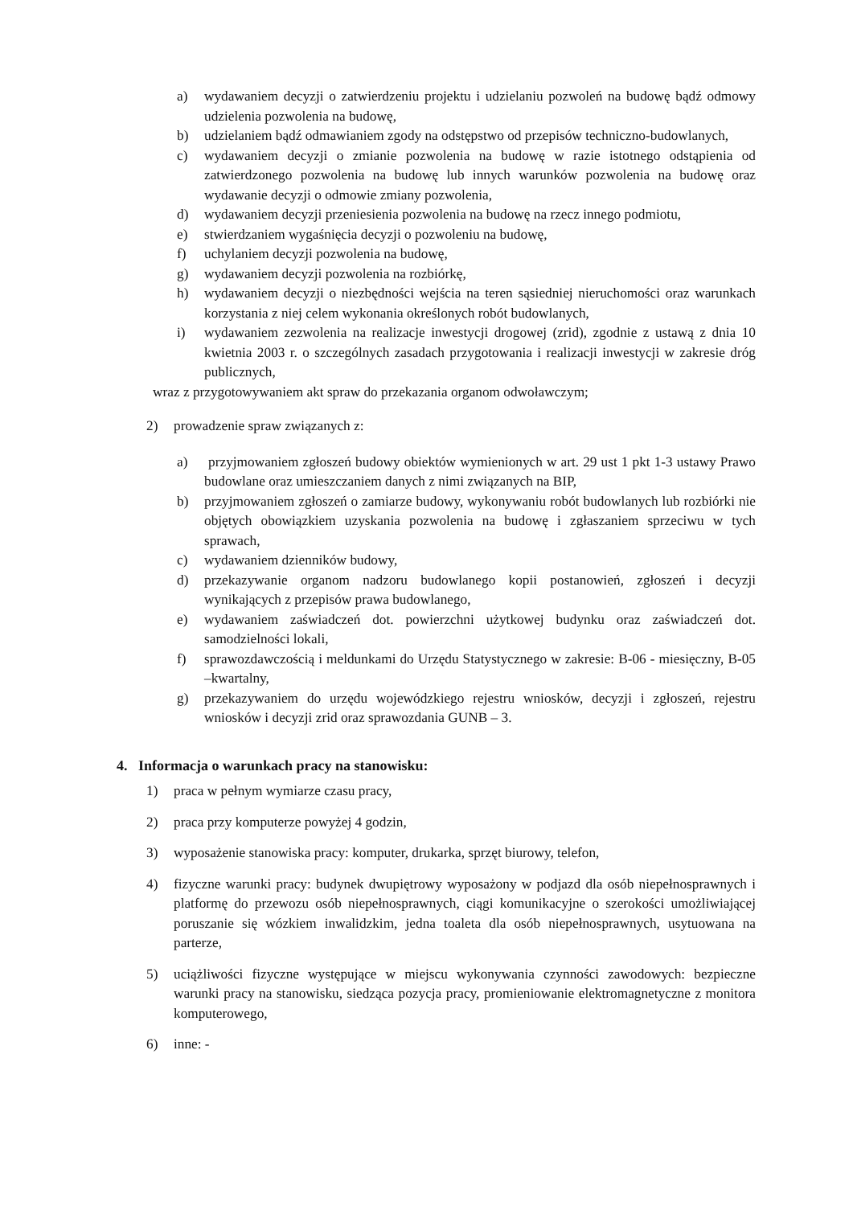a) wydawaniem decyzji o zatwierdzeniu projektu i udzielaniu pozwoleń na budowę bądź odmowy udzielenia pozwolenia na budowę,
b) udzielaniem bądź odmawianiem zgody na odstępstwo od przepisów techniczno-budowlanych,
c) wydawaniem decyzji o zmianie pozwolenia na budowę w razie istotnego odstąpienia od zatwierdzonego pozwolenia na budowę lub innych warunków pozwolenia na budowę oraz wydawanie decyzji o odmowie zmiany pozwolenia,
d) wydawaniem decyzji przeniesienia pozwolenia na budowę na rzecz innego podmiotu,
e) stwierdzaniem wygaśnięcia decyzji o pozwoleniu na budowę,
f) uchylaniem decyzji pozwolenia na budowę,
g) wydawaniem decyzji pozwolenia na rozbiórkę,
h) wydawaniem decyzji o niezbędności wejścia na teren sąsiedniej nieruchomości oraz warunkach korzystania z niej celem wykonania określonych robót budowlanych,
i) wydawaniem zezwolenia na realizacje inwestycji drogowej (zrid), zgodnie z ustawą z dnia 10 kwietnia 2003 r. o szczególnych zasadach przygotowania i realizacji inwestycji w zakresie dróg publicznych,
wraz z przygotowywaniem akt spraw do przekazania organom odwoławczym;
2) prowadzenie spraw związanych z:
a) przyjmowaniem zgłoszeń budowy obiektów wymienionych w art. 29 ust 1 pkt 1-3 ustawy Prawo budowlane oraz umieszczaniem danych z nimi związanych na BIP,
b) przyjmowaniem zgłoszeń o zamiarze budowy, wykonywaniu robót budowlanych lub rozbiórki nie objętych obowiązkiem uzyskania pozwolenia na budowę i zgłaszaniem sprzeciwu w tych sprawach,
c) wydawaniem dzienników budowy,
d) przekazywanie organom nadzoru budowlanego kopii postanowień, zgłoszeń i decyzji wynikających z przepisów prawa budowlanego,
e) wydawaniem zaświadczeń dot. powierzchni użytkowej budynku oraz zaświadczeń dot. samodzielności lokali,
f) sprawozdawczością i meldunkami do Urzędu Statystycznego w zakresie: B-06 - miesięczny, B-05 –kwartalny,
g) przekazywaniem do urzędu wojewódzkiego rejestru wniosków, decyzji i zgłoszeń, rejestru wniosków i decyzji zrid oraz sprawozdania GUNB – 3.
4. Informacja o warunkach pracy na stanowisku:
1) praca w pełnym wymiarze czasu pracy,
2) praca przy komputerze powyżej 4 godzin,
3) wyposażenie stanowiska pracy: komputer, drukarka, sprzęt biurowy, telefon,
4) fizyczne warunki pracy: budynek dwupiętrowy wyposażony w podjazd dla osób niepełnosprawnych i platformę do przewozu osób niepełnosprawnych, ciągi komunikacyjne o szerokości umożliwiającej poruszanie się wózkiem inwalidzkim, jedna toaleta dla osób niepełnosprawnych, usytuowana na parterze,
5) uciążliwości fizyczne występujące w miejscu wykonywania czynności zawodowych: bezpieczne warunki pracy na stanowisku, siedząca pozycja pracy, promieniowanie elektromagnetyczne z monitora komputerowego,
6) inne: -